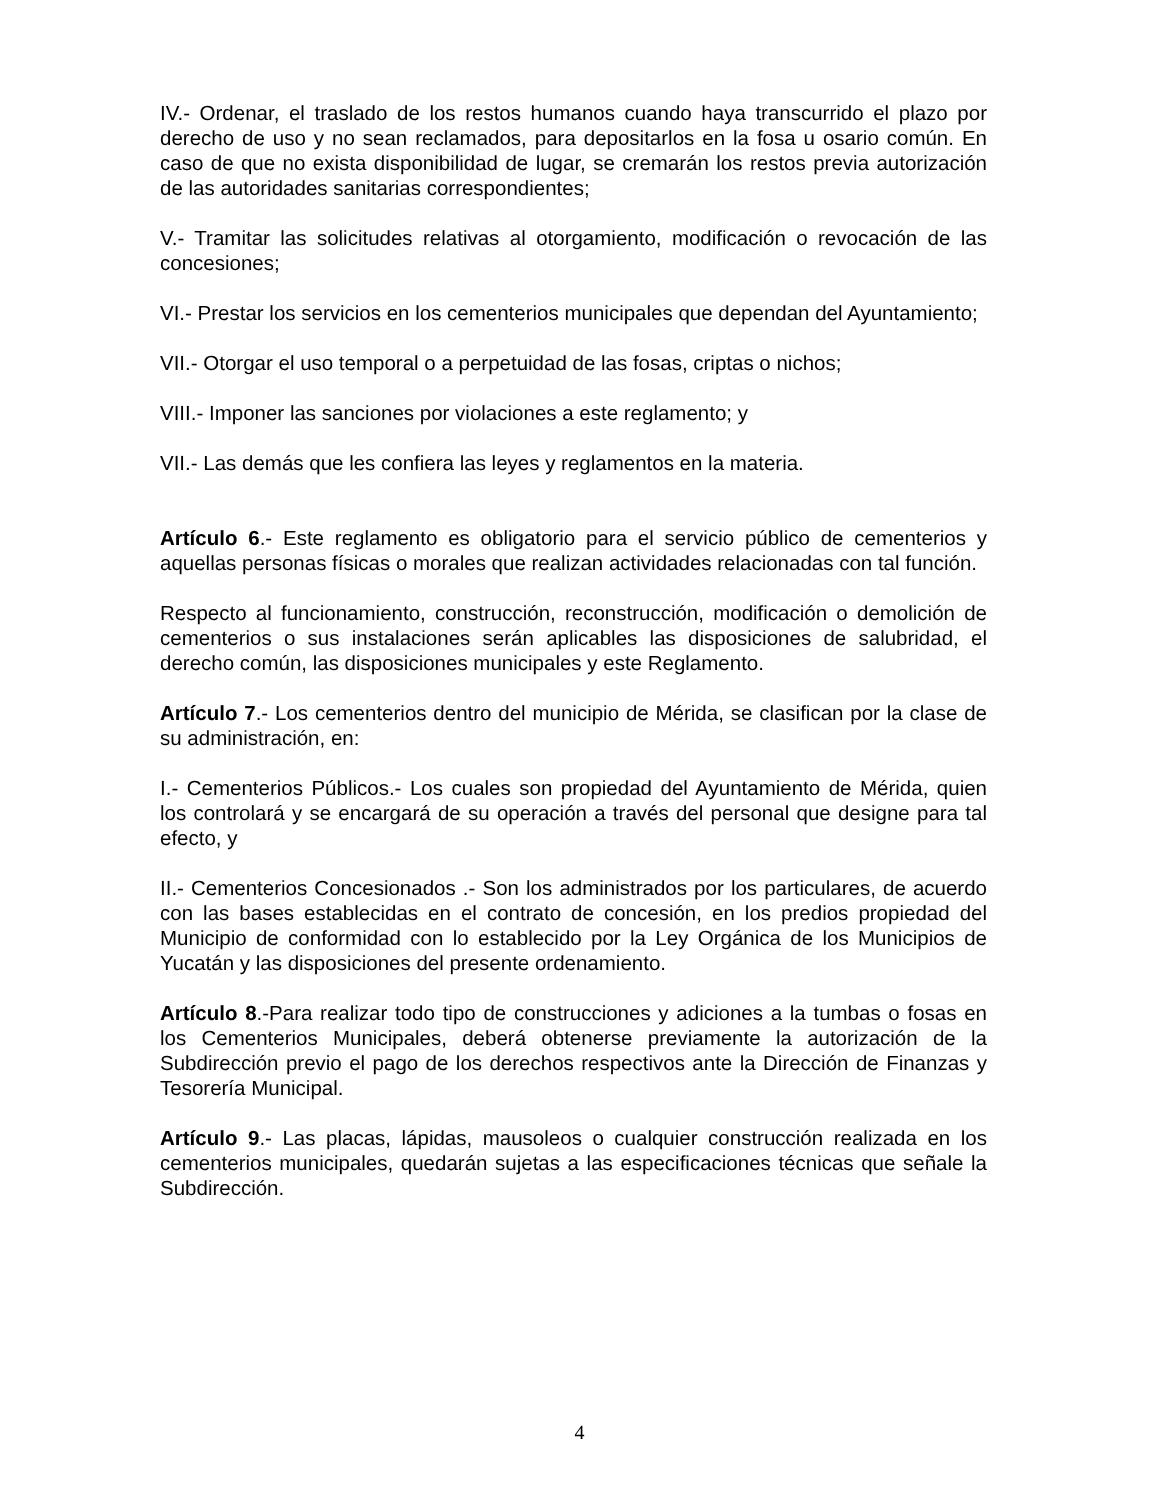IV.- Ordenar, el traslado de los restos humanos cuando haya transcurrido el plazo por derecho de uso y no sean reclamados, para depositarlos en la fosa u osario común. En caso de que no exista disponibilidad de lugar, se cremarán los restos previa autorización de las autoridades sanitarias correspondientes;
V.- Tramitar las solicitudes relativas al otorgamiento, modificación o revocación de las concesiones;
VI.- Prestar los servicios en los cementerios municipales que dependan del Ayuntamiento;
VII.- Otorgar el uso temporal o a perpetuidad de las fosas, criptas o nichos;
VIII.- Imponer las sanciones por violaciones a este reglamento; y
VII.- Las demás que les confiera las leyes y reglamentos en la materia.
Artículo 6.- Este reglamento es obligatorio para el servicio público de cementerios y aquellas personas físicas o morales que realizan actividades relacionadas con tal función.
Respecto al funcionamiento, construcción, reconstrucción, modificación o demolición de cementerios o sus instalaciones serán aplicables las disposiciones de salubridad, el derecho común, las disposiciones municipales y este Reglamento.
Artículo 7.- Los cementerios dentro del municipio de Mérida, se clasifican por la clase de su administración, en:
I.- Cementerios Públicos.- Los cuales son propiedad del Ayuntamiento de Mérida, quien los controlará y se encargará de su operación a través del personal que designe para tal efecto, y
II.- Cementerios Concesionados .- Son los administrados por los particulares, de acuerdo con las bases establecidas en el contrato de concesión, en los predios propiedad del Municipio de conformidad con lo establecido por la Ley Orgánica de los Municipios de Yucatán y las disposiciones del presente ordenamiento.
Artículo 8.-Para realizar todo tipo de construcciones y adiciones a la tumbas o fosas en los Cementerios Municipales, deberá obtenerse previamente la autorización de la Subdirección previo el pago de los derechos respectivos ante la Dirección de Finanzas y Tesorería Municipal.
Artículo 9.- Las placas, lápidas, mausoleos o cualquier construcción realizada en los cementerios municipales, quedarán sujetas a las especificaciones técnicas que señale la Subdirección.
4